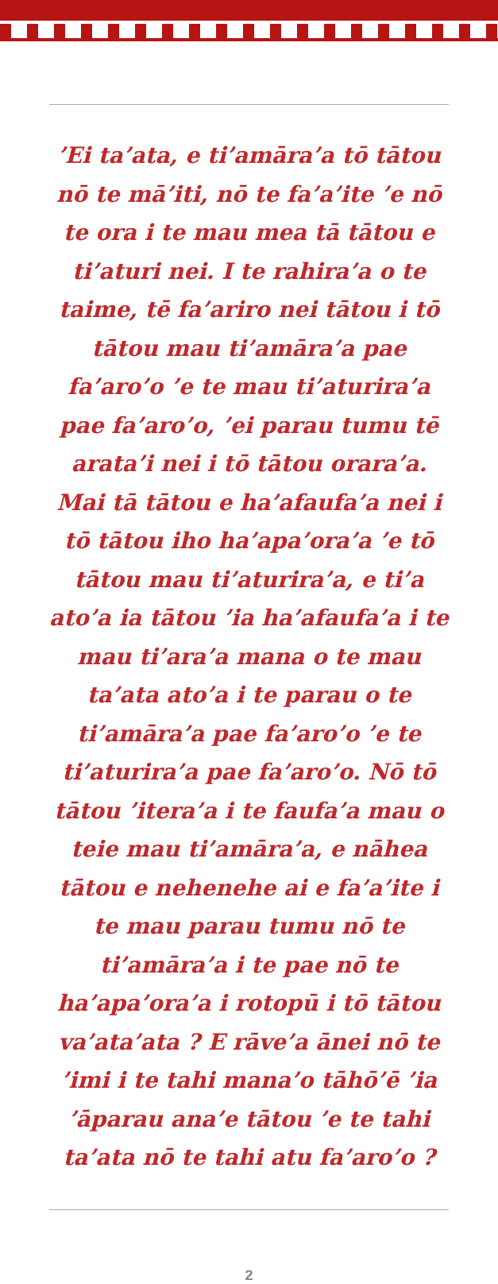’Ei ta’ata, e ti’amāra’a tō tātou nō te mā’iti, nō te fa’a’ite ’e nō te ora i te mau mea tā tātou e ti’aturi nei. I te rahira’a o te taime, tē fa’ariro nei tātou i tō tātou mau ti’amāra’a pae fa’aro’o ’e te mau ti’aturira’a pae fa’aro’o, ’ei parau tumu tē arata’i nei i tō tātou orara’a. Mai tā tātou e ha’afaufa’a nei i tō tātou iho ha’apa’ora’a ’e tō tātou mau ti’aturira’a, e ti’a ato’a ia tātou ’ia ha’afaufa’a i te mau ti’ara’a mana o te mau ta’ata ato’a i te parau o te ti’amāra’a pae fa’aro’o ’e te ti’aturira’a pae fa’aro’o. Nō tō tātou ’itera’a i te faufa’a mau o teie mau ti’amāra’a, e nāhea tātou e nehenehe ai e fa’a’ite i te mau parau tumu nō te ti’amāra’a i te pae nō te ha’apa’ora’a i rotopū i tō tātou va’ata’ata ? E rāve’a ānei nō te ’imi i te tahi mana’o tāhō’ē ’ia ’āparau ana’e tātou ’e te tahi ta’ata nō te tahi atu fa’aro’o ?
2